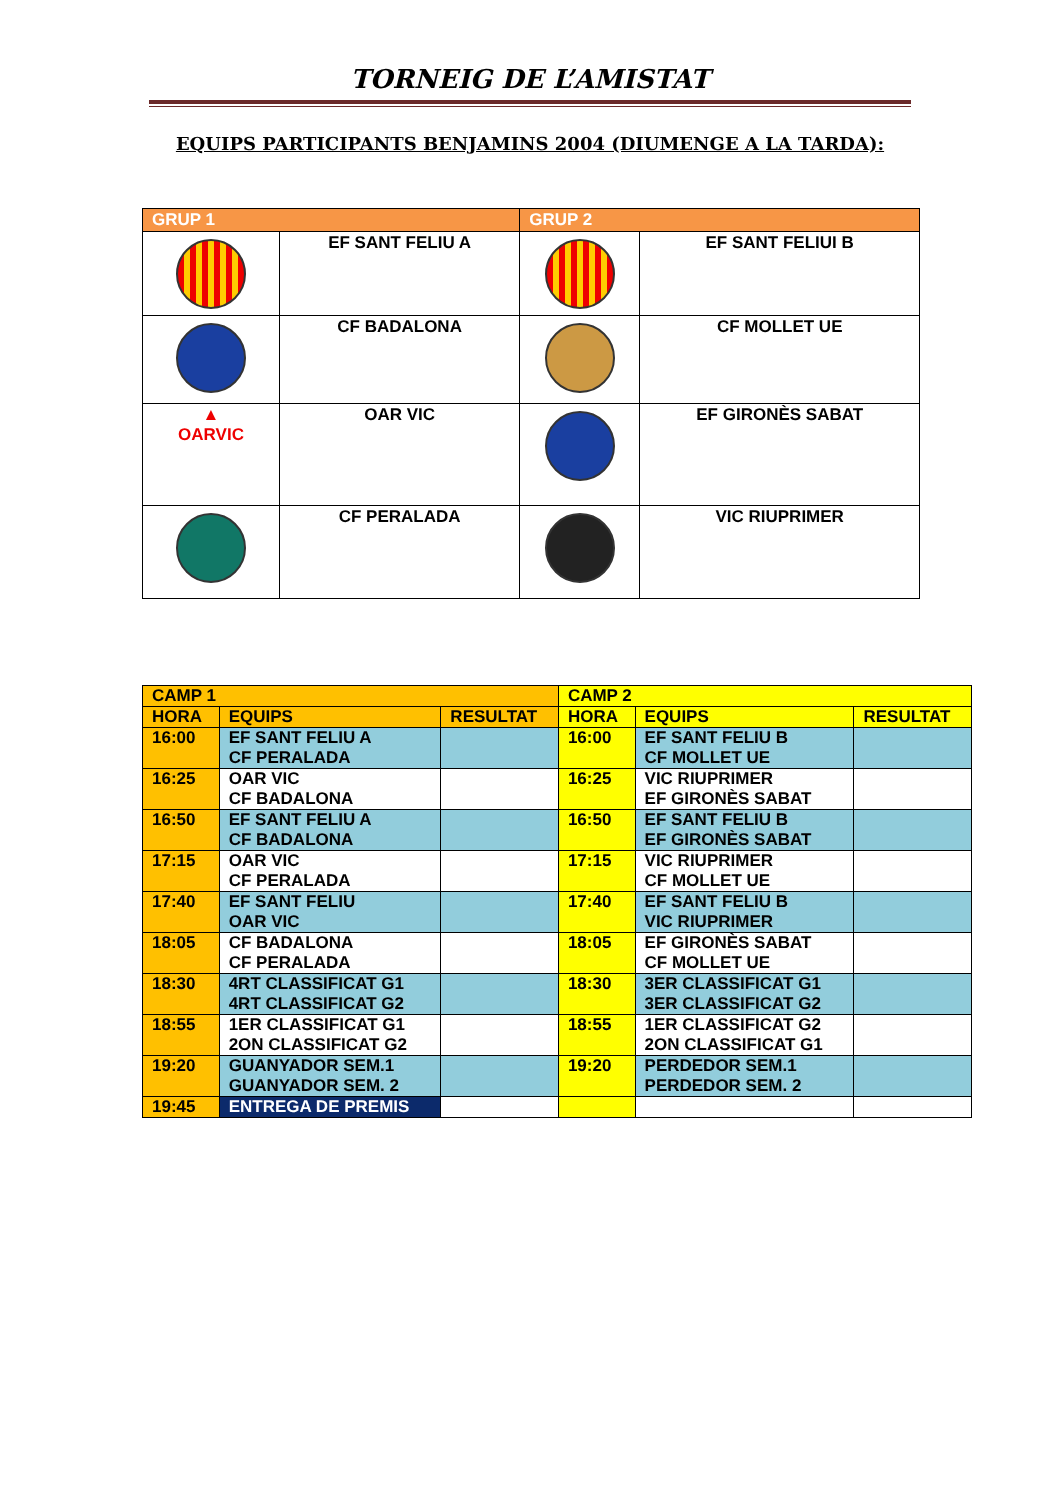TORNEIG DE L’AMISTAT
EQUIPS PARTICIPANTS BENJAMINS 2004 (DIUMENGE A LA TARDA):
| GRUP 1 | | GRUP 2 | |
| | EF SANT FELIU A | | EF SANT FELIUI B |
| | CF BADALONA | | CF MOLLET UE |
| ▲ OARVIC | OAR VIC | | EF GIRONÈS SABAT |
| | CF PERALADA | | VIC RIUPRIMER |
| CAMP 1 | | | CAMP 2 | | |
| --- | --- | --- | --- | --- | --- |
| HORA | EQUIPS | RESULTAT | HORA | EQUIPS | RESULTAT |
| 16:00 | EF SANT FELIU A CF PERALADA | | 16:00 | EF SANT FELIU B CF MOLLET UE | |
| 16:25 | OAR VIC CF BADALONA | | 16:25 | VIC RIUPRIMER EF GIRONÈS SABAT | |
| 16:50 | EF SANT FELIU A CF BADALONA | | 16:50 | EF SANT FELIU B EF GIRONÈS SABAT | |
| 17:15 | OAR VIC CF PERALADA | | 17:15 | VIC RIUPRIMER CF MOLLET UE | |
| 17:40 | EF SANT FELIU OAR VIC | | 17:40 | EF SANT FELIU B VIC RIUPRIMER | |
| 18:05 | CF BADALONA CF PERALADA | | 18:05 | EF GIRONÈS SABAT CF MOLLET UE | |
| 18:30 | 4RT CLASSIFICAT G1 4RT CLASSIFICAT G2 | | 18:30 | 3ER CLASSIFICAT G1 3ER CLASSIFICAT G2 | |
| 18:55 | 1ER CLASSIFICAT G1 2ON CLASSIFICAT G2 | | 18:55 | 1ER CLASSIFICAT G2 2ON CLASSIFICAT G1 | |
| 19:20 | GUANYADOR SEM.1 GUANYADOR SEM. 2 | | 19:20 | PERDEDOR SEM.1 PERDEDOR SEM. 2 | |
| 19:45 | ENTREGA DE PREMIS | | | | |